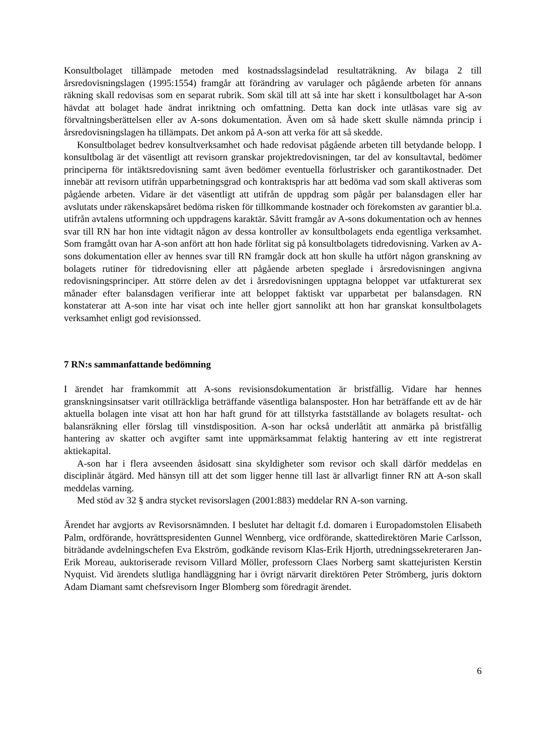Konsultbolaget tillämpade metoden med kostnadsslagsindelad resultaträkning. Av bilaga 2 till årsredovisningslagen (1995:1554) framgår att förändring av varulager och pågående arbeten för annans räkning skall redovisas som en separat rubrik. Som skäl till att så inte har skett i konsultbolaget har A-son hävdat att bolaget hade ändrat inriktning och omfattning. Detta kan dock inte utläsas vare sig av förvaltningsberättelsen eller av A-sons dokumentation. Även om så hade skett skulle nämnda princip i årsredovisningslagen ha tillämpats. Det ankom på A-son att verka för att så skedde.
Konsultbolaget bedrev konsultverksamhet och hade redovisat pågående arbeten till betydande belopp. I konsultbolag är det väsentligt att revisorn granskar projektredovisningen, tar del av konsultavtal, bedömer principerna för intäktsredovisning samt även bedömer eventuella förlustrisker och garantikostnader. Det innebär att revisorn utifrån upparbetningsgrad och kontraktspris har att bedöma vad som skall aktiveras som pågående arbeten. Vidare är det väsentligt att utifrån de uppdrag som pågår per balansdagen eller har avslutats under räkenskapsåret bedöma risken för tillkommande kostnader och förekomsten av garantier bl.a. utifrån avtalens utformning och uppdragens karaktär. Såvitt framgår av A-sons dokumentation och av hennes svar till RN har hon inte vidtagit någon av dessa kontroller av konsultbolagets enda egentliga verksamhet. Som framgått ovan har A-son anfört att hon hade förlitat sig på konsultbolagets tidredovisning. Varken av A-sons dokumentation eller av hennes svar till RN framgår dock att hon skulle ha utfört någon granskning av bolagets rutiner för tidredovisning eller att pågående arbeten speglade i årsredovisningen angivna redovisningsprinciper. Att större delen av det i årsredovisningen upptagna beloppet var utfakturerat sex månader efter balansdagen verifierar inte att beloppet faktiskt var upparbetat per balansdagen. RN konstaterar att A-son inte har visat och inte heller gjort sannolikt att hon har granskat konsultbolagets verksamhet enligt god revisionssed.
7 RN:s sammanfattande bedömning
I ärendet har framkommit att A-sons revisionsdokumentation är bristfällig. Vidare har hennes granskningsinsatser varit otillräckliga beträffande väsentliga balansposter. Hon har beträffande ett av de här aktuella bolagen inte visat att hon har haft grund för att tillstyrka fastställande av bolagets resultat- och balansräkning eller förslag till vinstdisposition. A-son har också underlåtit att anmärka på bristfällig hantering av skatter och avgifter samt inte uppmärksammat felaktig hantering av ett inte registrerat aktiekapital.
A-son har i flera avseenden åsidosatt sina skyldigheter som revisor och skall därför meddelas en disciplinär åtgärd. Med hänsyn till att det som ligger henne till last är allvarligt finner RN att A-son skall meddelas varning.
Med stöd av 32 § andra stycket revisorslagen (2001:883) meddelar RN A-son varning.
Ärendet har avgjorts av Revisorsnämnden. I beslutet har deltagit f.d. domaren i Europadomstolen Elisabeth Palm, ordförande, hovrättspresidenten Gunnel Wennberg, vice ordförande, skattedirektören Marie Carlsson, biträdande avdelningschefen Eva Ekström, godkände revisorn Klas-Erik Hjorth, utredningssekreteraren Jan-Erik Moreau, auktoriserade revisorn Villard Möller, professorn Claes Norberg samt skattejuristen Kerstin Nyquist. Vid ärendets slutliga handläggning har i övrigt närvarit direktören Peter Strömberg, juris doktorn Adam Diamant samt chefsrevisorn Inger Blomberg som föredragit ärendet.
6